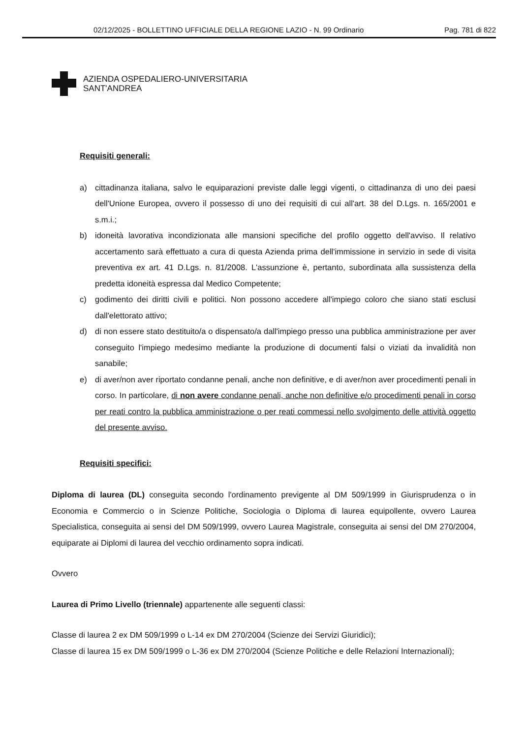02/12/2025 - BOLLETTINO UFFICIALE DELLA REGIONE LAZIO - N. 99 Ordinario Pag. 781 di 822
AZIENDA OSPEDALIERO-UNIVERSITARIA
SANT'ANDREA
Requisiti generali:
a) cittadinanza italiana, salvo le equiparazioni previste dalle leggi vigenti, o cittadinanza di uno dei paesi dell'Unione Europea, ovvero il possesso di uno dei requisiti di cui all'art. 38 del D.Lgs. n. 165/2001 e s.m.i.;
b) idoneità lavorativa incondizionata alle mansioni specifiche del profilo oggetto dell'avviso. Il relativo accertamento sarà effettuato a cura di questa Azienda prima dell'immissione in servizio in sede di visita preventiva ex art. 41 D.Lgs. n. 81/2008. L'assunzione è, pertanto, subordinata alla sussistenza della predetta idoneità espressa dal Medico Competente;
c) godimento dei diritti civili e politici. Non possono accedere all'impiego coloro che siano stati esclusi dall'elettorato attivo;
d) di non essere stato destituito/a o dispensato/a dall'impiego presso una pubblica amministrazione per aver conseguito l'impiego medesimo mediante la produzione di documenti falsi o viziati da invalidità non sanabile;
e) di aver/non aver riportato condanne penali, anche non definitive, e di aver/non aver procedimenti penali in corso. In particolare, di non avere condanne penali, anche non definitive e/o procedimenti penali in corso per reati contro la pubblica amministrazione o per reati commessi nello svolgimento delle attività oggetto del presente avviso.
Requisiti specifici:
Diploma di laurea (DL) conseguita secondo l'ordinamento previgente al DM 509/1999 in Giurisprudenza o in Economia e Commercio o in Scienze Politiche, Sociologia o Diploma di laurea equipollente, ovvero Laurea Specialistica, conseguita ai sensi del DM 509/1999, ovvero Laurea Magistrale, conseguita ai sensi del DM 270/2004, equiparate ai Diplomi di laurea del vecchio ordinamento sopra indicati.
Ovvero
Laurea di Primo Livello (triennale) appartenente alle seguenti classi:
Classe di laurea 2 ex DM 509/1999 o L-14 ex DM 270/2004 (Scienze dei Servizi Giuridici);
Classe di laurea 15 ex DM 509/1999 o L-36 ex DM 270/2004 (Scienze Politiche e delle Relazioni Internazionali);